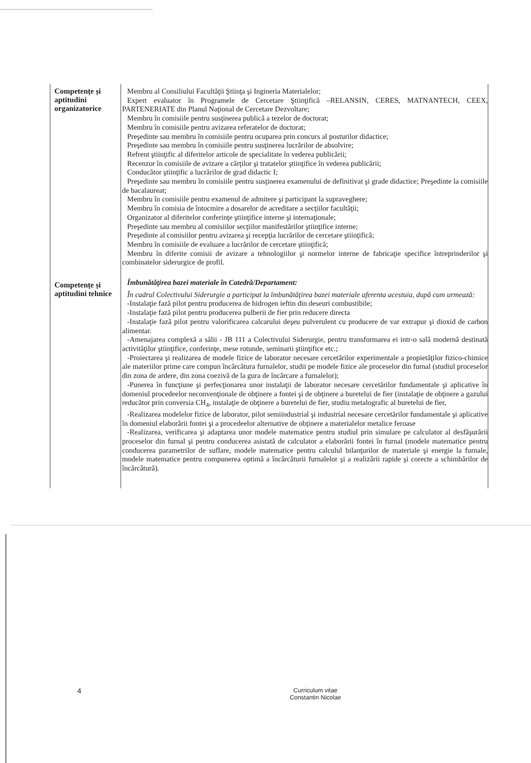Competenţe şi aptitudini organizatorice
Membru al Consiliului Facultăţii Ştiinţa şi Ingineria Materialelor;
Expert evaluator în Programele de Cercetare Ştiinţifică –RELANSIN, CERES, MATNANTECH, CEEX, PARTENERIATE din Planul Naţional de Cercetare Dezvoltare;
Membru în comisiile pentru susţinerea publică a tezelor de doctorat;
Membru în comisiile pentru avizarea referatelor de doctorat;
Preşedinte sau membru în comisiile pentru ocuparea prin concurs al posturilor didactice;
Preşedinte sau membru în comisiile pentru susţinerea lucrărilor de absolvire;
Refrent ştiinţific al diferitelor articole de specialitate în vederea publicării;
Recenzor în comisiile de avizare a cărţilor şi tratatelor ştiinţifice în vederea publicării;
Conducător ştiinţific a lucrărilor de grad didactic I;
Preşedinte sau membru în comisiile pentru susţinerea examenului de definitivat şi grade didactice; Preşedinte la comisiile de bacalaureat;
Membru în comisiile pentru examenul de admitere şi participant la supraveghere;
Membru în comisia de întocmire a dosarelor de acreditare a secţiilor facultăţii;
Organizator al diferitelor conferinţe ştiinţifice interne şi internaţionale;
Preşedinte sau membru al comisiilor secţiilor manifestărilor ştiinţifice interne;
Preşedinte al comisiilor pentru avizarea şi recepţia lucrărilor de cercetare ştiinţifică;
Membru în comisiile de evaluare a lucrărilor de cercetare ştiinţifică;
Membru în diferite comisii de avizare a tehnologiilor şi normelor interne de fabricaţie specifice întreprinderilor şi combinatelor siderurgice de profil.
Îmbunătăţirea bazei materiale în Catedră/Departament:
Competenţe şi aptitudini tehnice
În cadrul Colectivului Siderurgie a participat la îmbunătăţirea bazei materiale aferenta acestuia, după cum urmează:
-Instalaţie fază pilot pentru producerea de hidrogen ieftin din deseuri combustibile;
-Instalaţie fază pilot pentru producerea pulberii de fier prin reducere directa
-Instalaţie fază pilot pentru valorificarea calcarului deşeu pulverulent cu producere de var extrapur şi dioxid de carbon alimentar.
-Amenajarea complexă a sălii - JB 111 a Colectivului Siderurgie, pentru transformarea ei intr-o sală modernă destinată activităţilor ştiinţifice, conferinţe, mese rotunde, seminarii ştiinţifice etc.;
-Proiectarea şi realizarea de modele fizice de laborator necesare cercetărilor experimentale a propietăţilor fizico-chimice ale materiilor prime care compun încărcătura furnalelor, studii pe modele fizice ale proceselor din furnal (studiul proceselor din zona de ardere, din zona coezivă de la gura de încărcare a furnalelor);
-Punerea în funcţiune şi perfecţionarea unor instalaţii de laborator necesare cercetărilor fundamentale şi aplicative în domeniul procedeelor neconvenţionale de obţinere a fontei şi de obţinere a buretelui de fier (instalaţie de obţinere a gazului reducător prin conversia CH<sub>4</sub>, instalaţie de obţinere a buretelui de fier, studiu metalografic al buretelui de fier,
-Realizarea modelelor fizice de laborator, pilot semiindustrial şi industrial necesare cercetărilor fundamentale şi aplicative în domeniul elaborării fontei şi a procedeelor alternative de obţinere a materialelor metalice feroase
-Realizarea, verificarea şi adaptarea unor modele matematice pentru studiul prin simulare pe calculator al desfăşurării proceselor din furnal şi pentru conducerea asistată de calculator a elaborării fontei în furnal (modele matematice pentru conducerea parametrilor de suflare, modele matematice pentru calculul bilanţurilor de materiale şi energie la furnale, modele matematice pentru compunerea optimă a încărcăturii furnalelor şi a realizării rapide şi corecte a schimbărilor de încărcătură).
4 Curriculum vitae
Constantin Nicolae